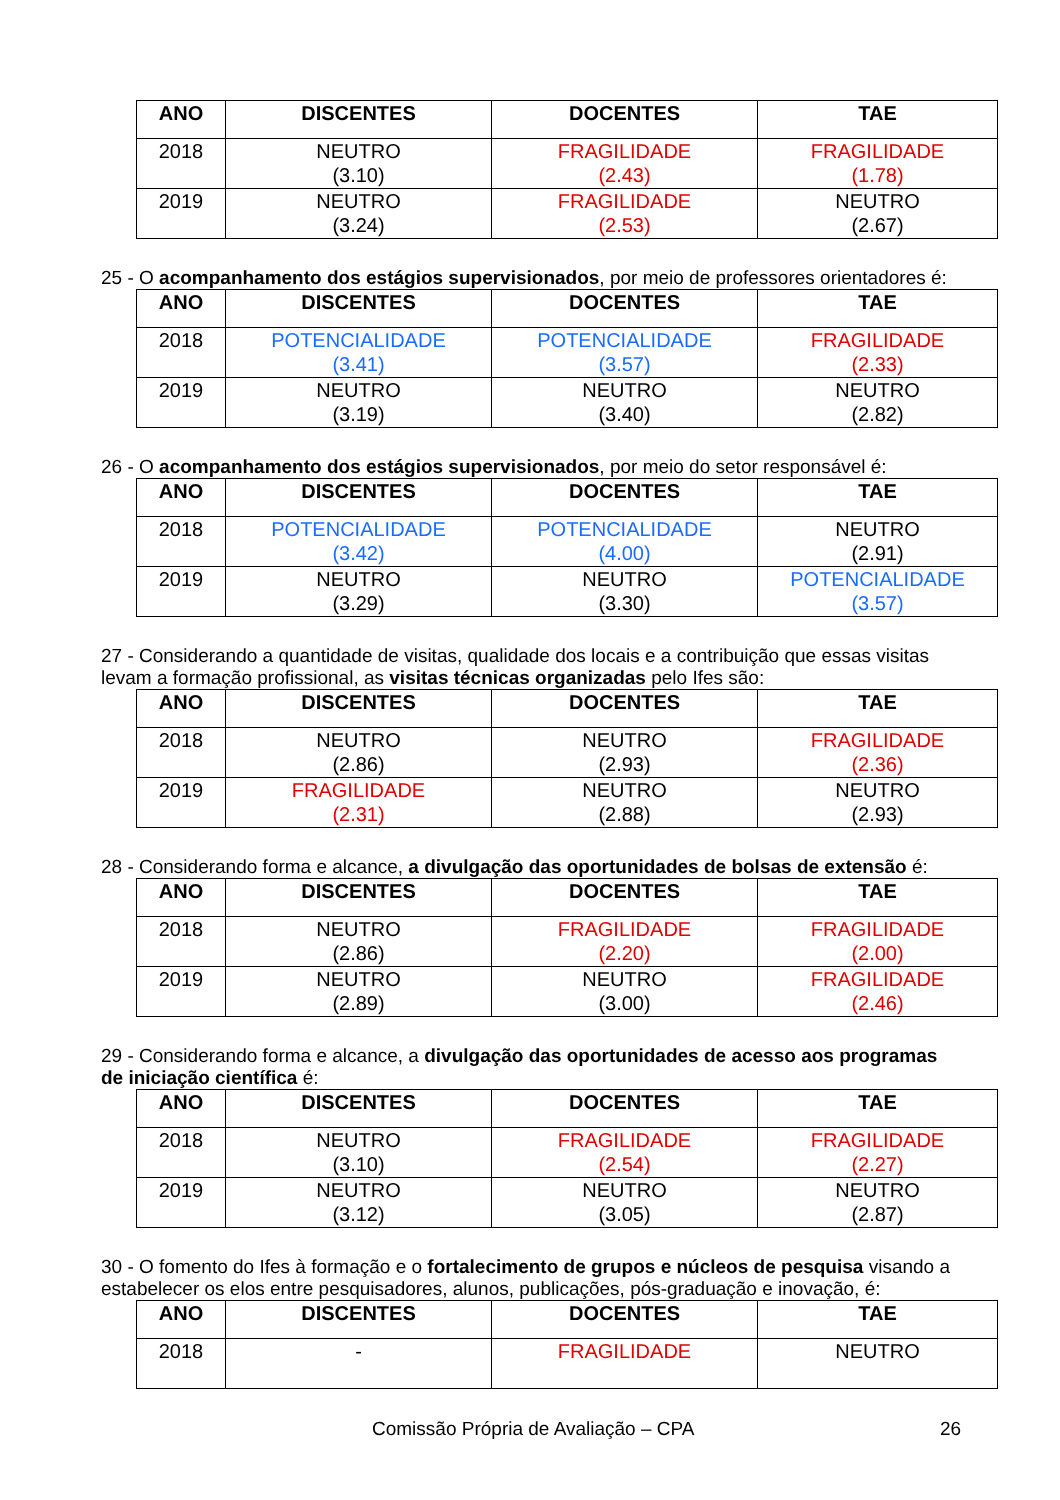| ANO | DISCENTES | DOCENTES | TAE |
| --- | --- | --- | --- |
| 2018 | NEUTRO (3.10) | FRAGILIDADE (2.43) | FRAGILIDADE (1.78) |
| 2019 | NEUTRO (3.24) | FRAGILIDADE (2.53) | NEUTRO (2.67) |
25 - O acompanhamento dos estágios supervisionados, por meio de professores orientadores é:
| ANO | DISCENTES | DOCENTES | TAE |
| --- | --- | --- | --- |
| 2018 | POTENCIALIDADE (3.41) | POTENCIALIDADE (3.57) | FRAGILIDADE (2.33) |
| 2019 | NEUTRO (3.19) | NEUTRO (3.40) | NEUTRO (2.82) |
26 - O acompanhamento dos estágios supervisionados, por meio do setor responsável é:
| ANO | DISCENTES | DOCENTES | TAE |
| --- | --- | --- | --- |
| 2018 | POTENCIALIDADE (3.42) | POTENCIALIDADE (4.00) | NEUTRO (2.91) |
| 2019 | NEUTRO (3.29) | NEUTRO (3.30) | POTENCIALIDADE (3.57) |
27 - Considerando a quantidade de visitas, qualidade dos locais e a contribuição que essas visitas levam a formação profissional, as visitas técnicas organizadas pelo Ifes são:
| ANO | DISCENTES | DOCENTES | TAE |
| --- | --- | --- | --- |
| 2018 | NEUTRO (2.86) | NEUTRO (2.93) | FRAGILIDADE (2.36) |
| 2019 | FRAGILIDADE (2.31) | NEUTRO (2.88) | NEUTRO (2.93) |
28 - Considerando forma e alcance, a divulgação das oportunidades de bolsas de extensão é:
| ANO | DISCENTES | DOCENTES | TAE |
| --- | --- | --- | --- |
| 2018 | NEUTRO (2.86) | FRAGILIDADE (2.20) | FRAGILIDADE (2.00) |
| 2019 | NEUTRO (2.89) | NEUTRO (3.00) | FRAGILIDADE (2.46) |
29 - Considerando forma e alcance, a divulgação das oportunidades de acesso aos programas de iniciação científica é:
| ANO | DISCENTES | DOCENTES | TAE |
| --- | --- | --- | --- |
| 2018 | NEUTRO (3.10) | FRAGILIDADE (2.54) | FRAGILIDADE (2.27) |
| 2019 | NEUTRO (3.12) | NEUTRO (3.05) | NEUTRO (2.87) |
30 - O fomento do Ifes à formação e o fortalecimento de grupos e núcleos de pesquisa visando a estabelecer os elos entre pesquisadores, alunos, publicações, pós-graduação e inovação, é:
| ANO | DISCENTES | DOCENTES | TAE |
| --- | --- | --- | --- |
| 2018 | - | FRAGILIDADE | NEUTRO |
Comissão Própria de Avaliação – CPA 26